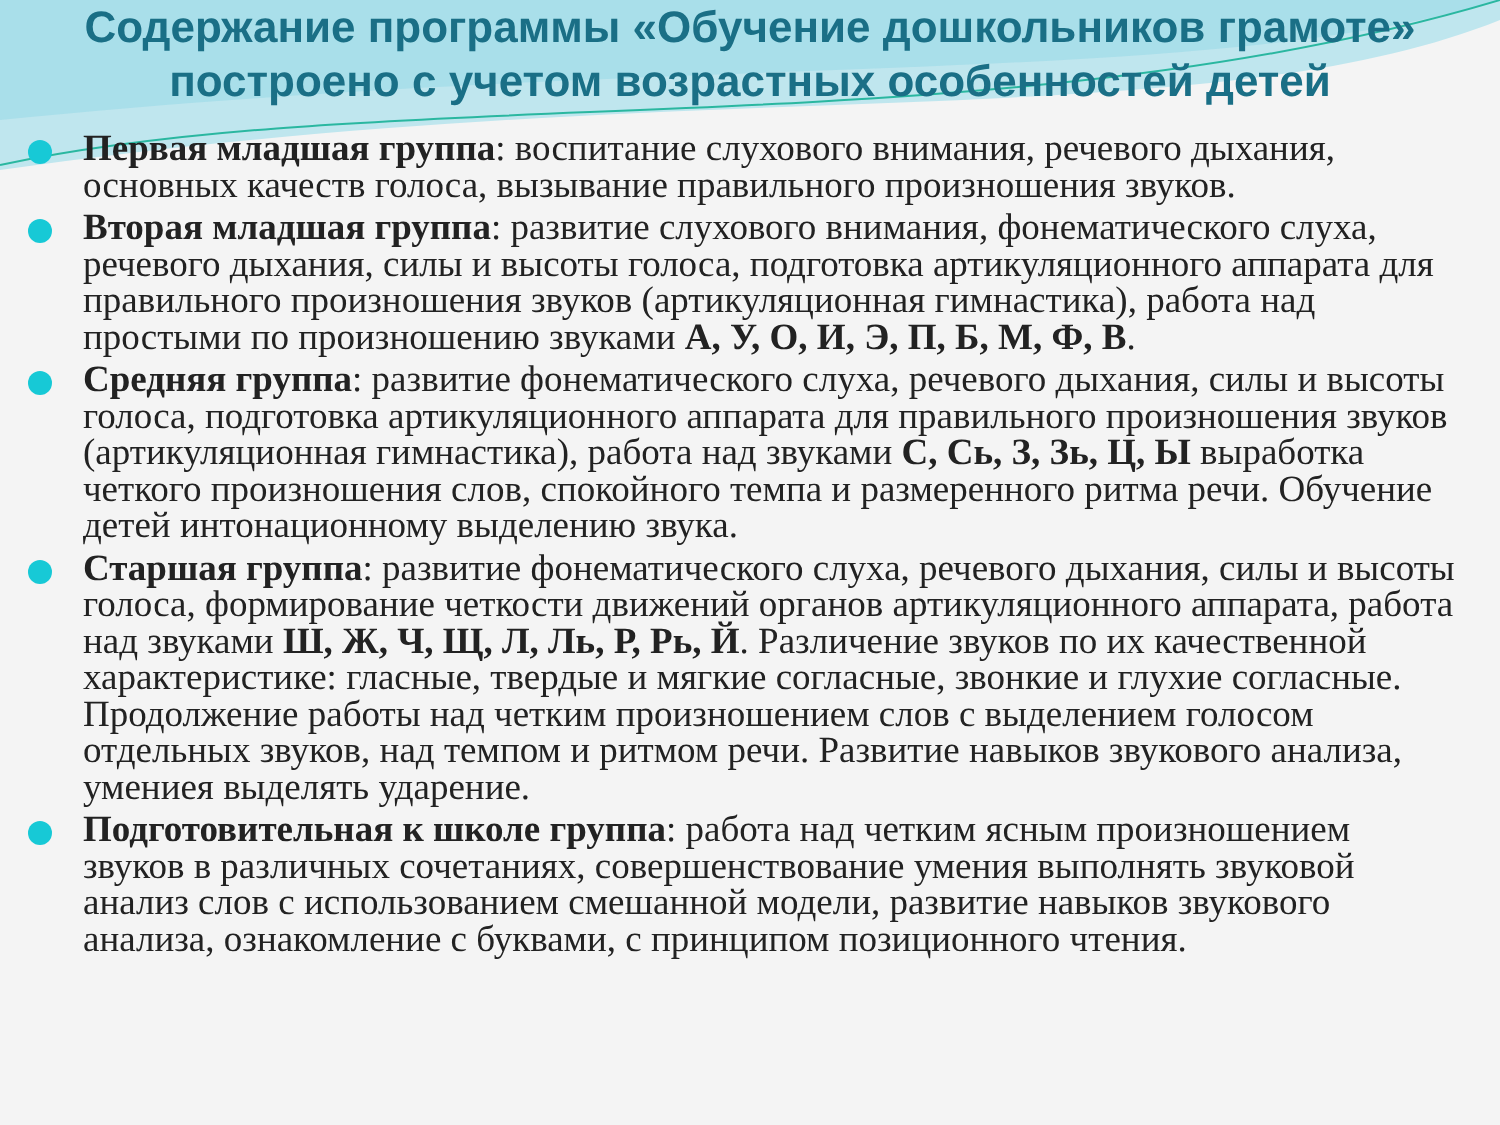Содержание программы «Обучение дошкольников грамоте» построено с учетом возрастных особенностей детей
Первая младшая группа: воспитание слухового внимания, речевого дыхания, основных качеств голоса, вызывание правильного произношения звуков.
Вторая младшая группа: развитие слухового внимания, фонематического слуха, речевого дыхания, силы и высоты голоса, подготовка артикуляционного аппарата для правильного произношения звуков (артикуляционная гимнастика), работа над простыми по произношению звуками А, У, О, И, Э, П, Б, М, Ф, В.
Средняя группа: развитие фонематического слуха, речевого дыхания, силы и высоты голоса, подготовка артикуляционного аппарата для правильного произношения звуков (артикуляционная гимнастика), работа над звуками С, Сь, З, Зь, Ц, Ы выработка четкого произношения слов, спокойного темпа и размеренного ритма речи. Обучение детей интонационному выделению звука.
Старшая группа: развитие фонематического слуха, речевого дыхания, силы и высоты голоса, формирование четкости движений органов артикуляционного аппарата, работа над звуками Ш, Ж, Ч, Щ, Л, Ль, Р, Рь, Й. Различение звуков по их качественной характеристике: гласные, твердые и мягкие согласные, звонкие и глухие согласные. Продолжение работы над четким произношением слов с выделением голосом отдельных звуков, над темпом и ритмом речи. Развитие навыков звукового анализа, умениея выделять ударение.
Подготовительная к школе группа: работа над четким ясным произношением звуков в различных сочетаниях, совершенствование умения выполнять звуковой анализ слов с использованием смешанной модели, развитие навыков звукового анализа, ознакомление с буквами, с принципом позиционного чтения.